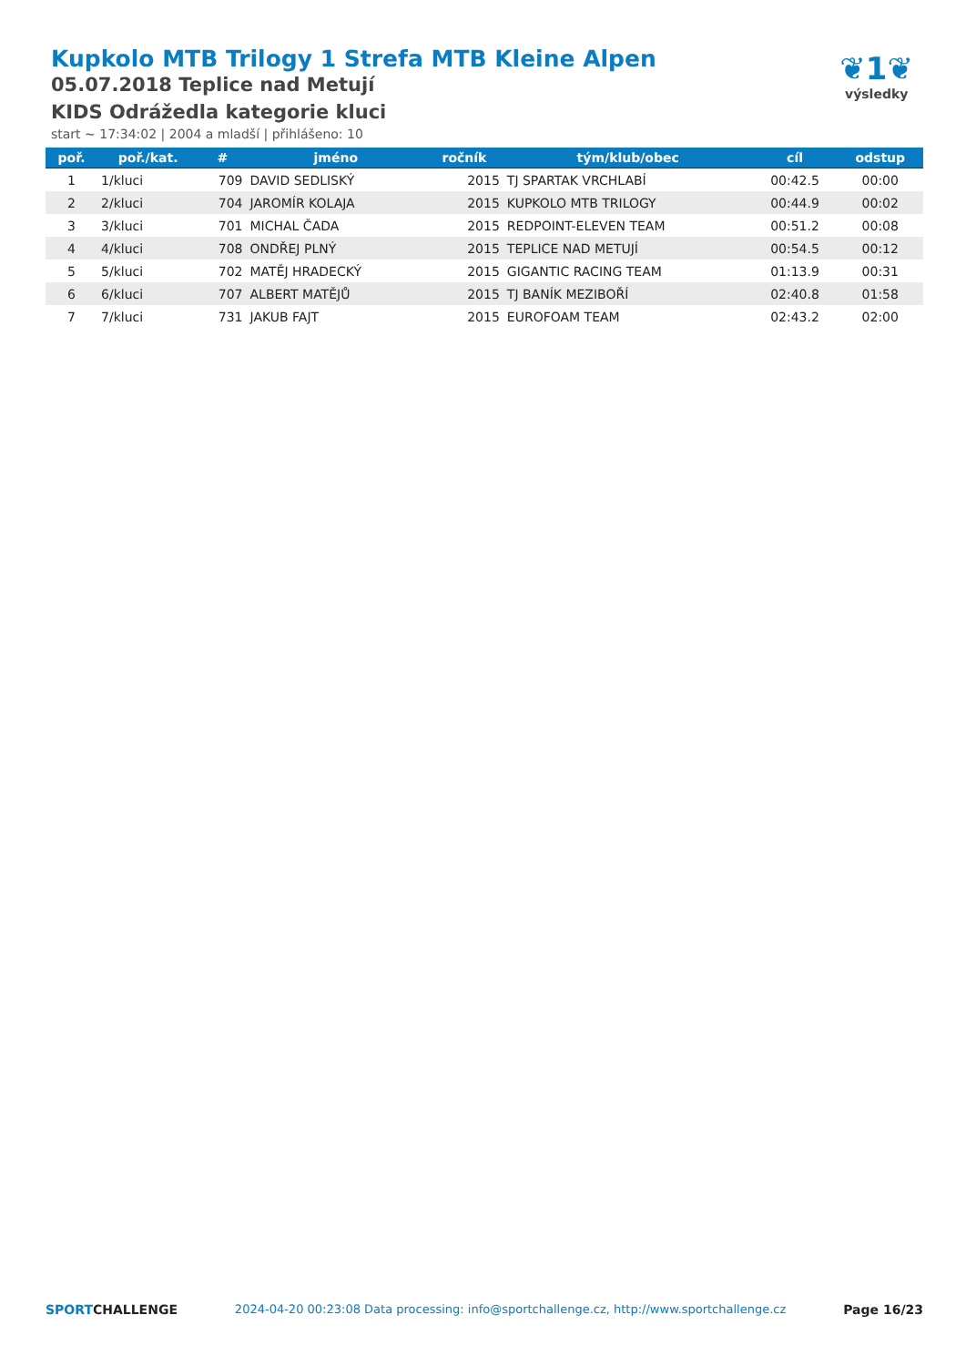Kupkolo MTB Trilogy 1 Strefa MTB Kleine Alpen
05.07.2018 Teplice nad Metují
KIDS Odrážedla kategorie kluci
start ~ 17:34:02 | 2004 a mladší | přihlášeno: 10
❦1❦
výsledky
| poř. | poř./kat. | # | jméno | ročník | tým/klub/obec | cíl | odstup |
| --- | --- | --- | --- | --- | --- | --- | --- |
| 1 | 1/kluci | 709 | DAVID SEDLISKÝ | 2015 | TJ SPARTAK VRCHLABÍ | 00:42.5 | 00:00 |
| 2 | 2/kluci | 704 | JAROMÍR KOLAJA | 2015 | KUPKOLO MTB TRILOGY | 00:44.9 | 00:02 |
| 3 | 3/kluci | 701 | MICHAL ČADA | 2015 | REDPOINT-ELEVEN TEAM | 00:51.2 | 00:08 |
| 4 | 4/kluci | 708 | ONDŘEJ PLNÝ | 2015 | TEPLICE NAD METUJÍ | 00:54.5 | 00:12 |
| 5 | 5/kluci | 702 | MATĚJ HRADECKÝ | 2015 | GIGANTIC RACING TEAM | 01:13.9 | 00:31 |
| 6 | 6/kluci | 707 | ALBERT MATĚJŮ | 2015 | TJ BANÍK MEZIBOŘÍ | 02:40.8 | 01:58 |
| 7 | 7/kluci | 731 | JAKUB FAJT | 2015 | EUROFOAM TEAM | 02:43.2 | 02:00 |
SPORTCHALLENGE 2024-04-20 00:23:08 Data processing: info@sportchallenge.cz, http://www.sportchallenge.cz Page 16/23